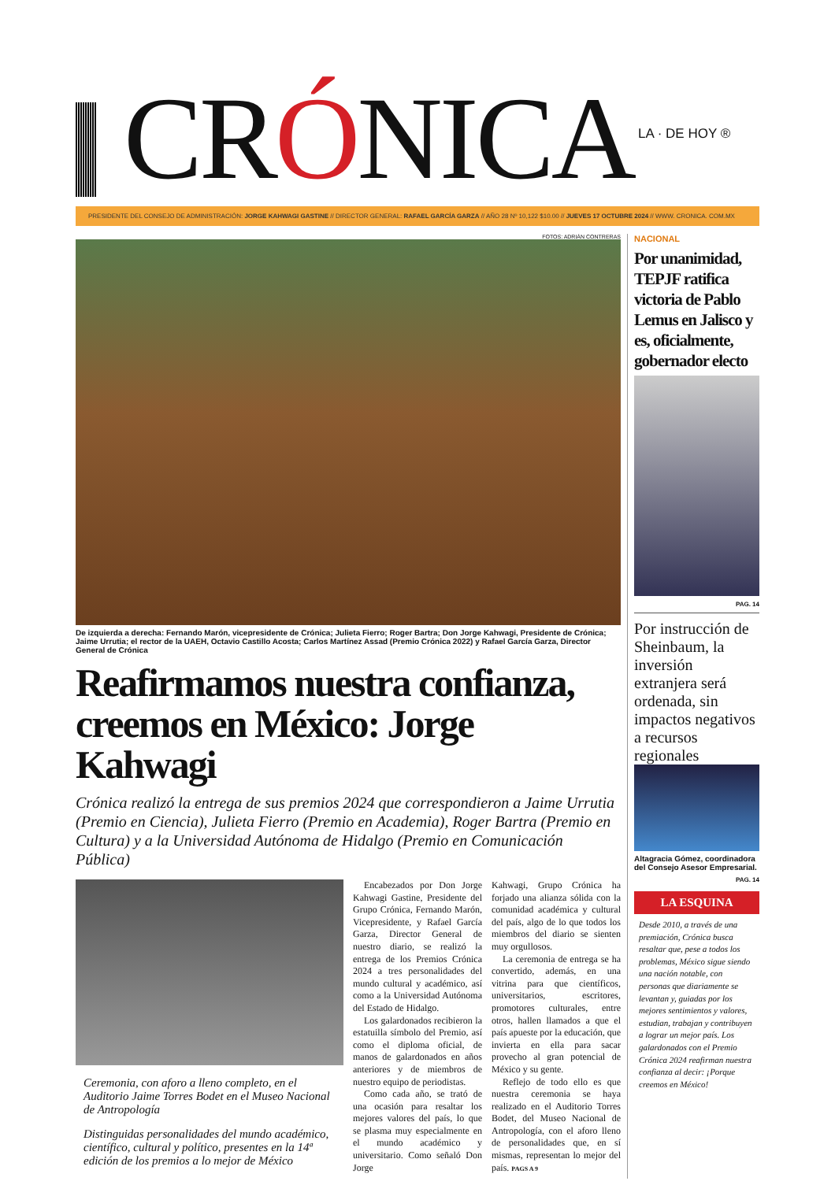CRÓNICA
LA · DE HOY ®
PRESIDENTE DEL CONSEJO DE ADMINISTRACIÓN: JORGE KAHWAGI GASTINE // DIRECTOR GENERAL: RAFAEL GARCÍA GARZA // AÑO 28 Nº 10,122 $10.00 // JUEVES 17 OCTUBRE 2024 // WWW. CRONICA. COM.MX
FOTOS: ADRIÁN CONTRERAS
De izquierda a derecha: Fernando Marón, vicepresidente de Crónica; Julieta Fierro; Roger Bartra; Don Jorge Kahwagi, Presidente de Crónica; Jaime Urrutia; el rector de la UAEH, Octavio Castillo Acosta; Carlos Martínez Assad (Premio Crónica 2022) y Rafael García Garza, Director General de Crónica
Reafirmamos nuestra confianza, creemos en México: Jorge Kahwagi
Crónica realizó la entrega de sus premios 2024 que correspondieron a Jaime Urrutia (Premio en Ciencia), Julieta Fierro (Premio en Academia), Roger Bartra (Premio en Cultura) y a la Universidad Autónoma de Hidalgo (Premio en Comunicación Pública)
Ceremonia, con aforo a lleno completo, en el Auditorio Jaime Torres Bodet en el Museo Nacional de Antropología
Distinguidas personalidades del mundo académico, científico, cultural y político, presentes en la 14ª edición de los premios a lo mejor de México
Encabezados por Don Jorge Kahwagi Gastine, Presidente del Grupo Crónica, Fernando Marón, Vicepresidente, y Rafael García Garza, Director General de nuestro diario, se realizó la entrega de los Premios Crónica 2024 a tres personalidades del mundo cultural y académico, así como a la Universidad Autónoma del Estado de Hidalgo.
Los galardonados recibieron la estatuilla símbolo del Premio, así como el diploma oficial, de manos de galardonados en años anteriores y de miembros de nuestro equipo de periodistas.
Como cada año, se trató de una ocasión para resaltar los mejores valores del país, lo que se plasma muy especialmente en el mundo académico y universitario. Como señaló Don Jorge
Kahwagi, Grupo Crónica ha forjado una alianza sólida con la comunidad académica y cultural del país, algo de lo que todos los miembros del diario se sienten muy orgullosos.
La ceremonia de entrega se ha convertido, además, en una vitrina para que científicos, universitarios, escritores, promotores culturales, entre otros, hallen llamados a que el país apueste por la educación, que invierta en ella para sacar provecho al gran potencial de México y su gente.
Reflejo de todo ello es que nuestra ceremonia se haya realizado en el Auditorio Torres Bodet, del Museo Nacional de Antropología, con el aforo lleno de personalidades que, en sí mismas, representan lo mejor del país. PAGS A 9
NACIONAL
Por unanimidad, TEPJF ratifica victoria de Pablo Lemus en Jalisco y es, oficialmente, gobernador electo
PAG. 14
Por instrucción de Sheinbaum, la inversión extranjera será ordenada, sin impactos negativos a recursos regionales
Altagracia Gómez, coordinadora del Consejo Asesor Empresarial.
PAG. 14
LA ESQUINA
Desde 2010, a través de una premiación, Crónica busca resaltar que, pese a todos los problemas, México sigue siendo una nación notable, con personas que diariamente se levantan y, guiadas por los mejores sentimientos y valores, estudian, trabajan y contribuyen a lograr un mejor país. Los galardonados con el Premio Crónica 2024 reafirman nuestra confianza al decir: ¡Porque creemos en México!